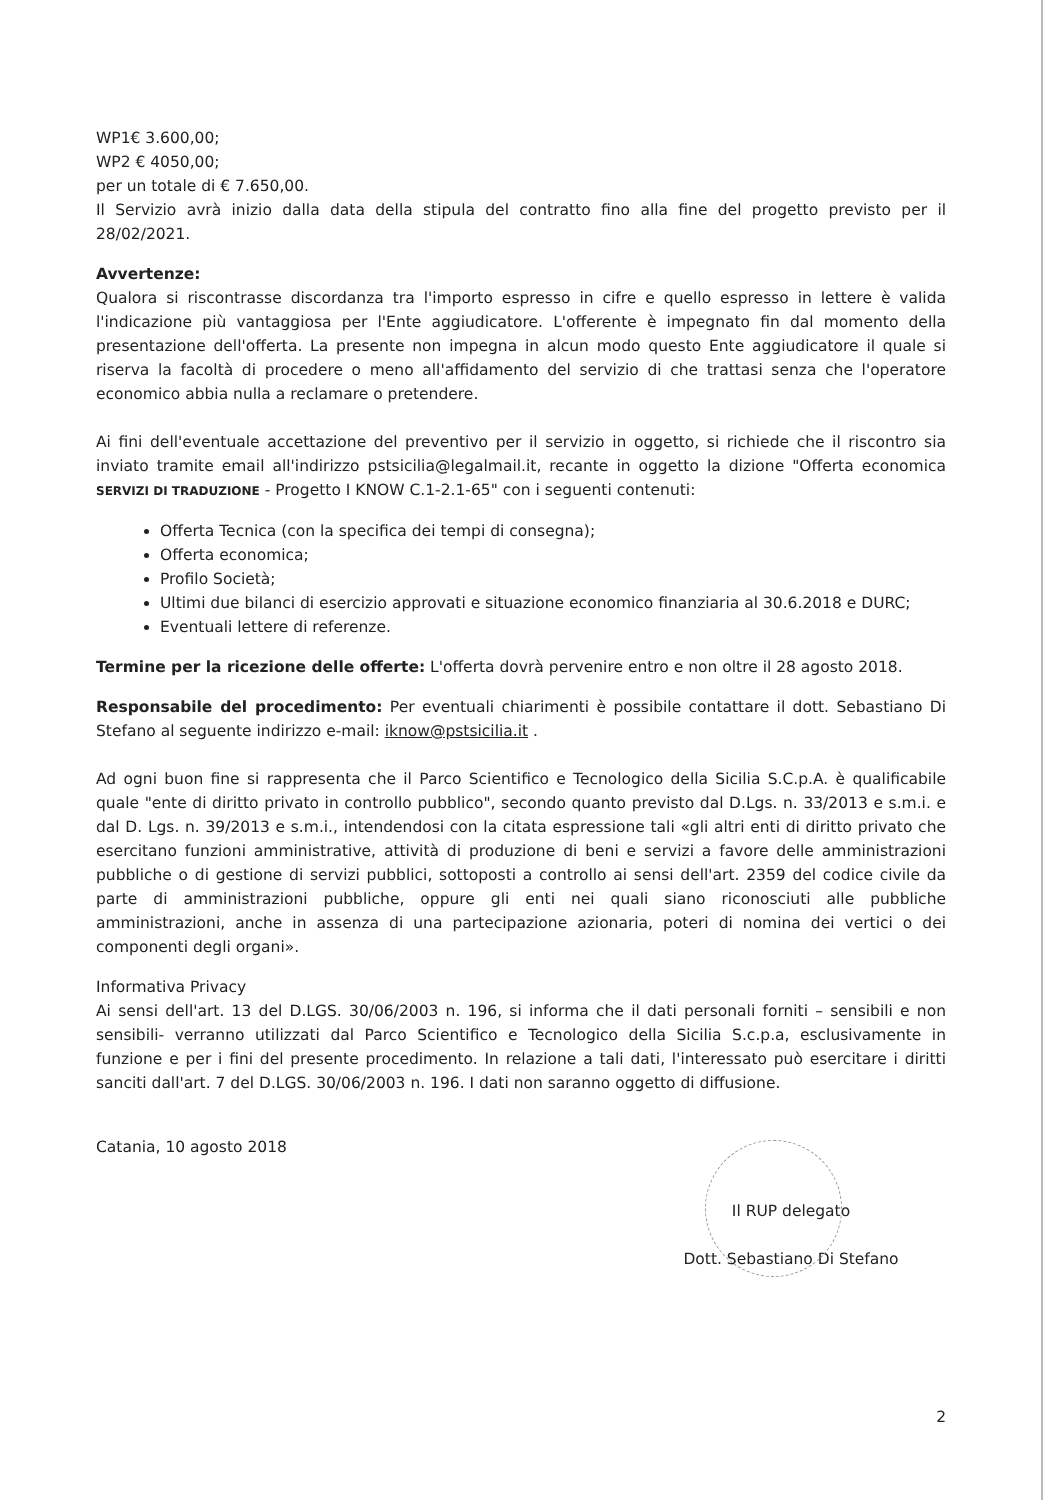WP1€ 3.600,00;
WP2 € 4050,00;
per un totale di € 7.650,00.
Il Servizio avrà inizio dalla data della stipula del contratto fino alla fine del progetto previsto per il 28/02/2021.
Avvertenze:
Qualora si riscontrasse discordanza tra l'importo espresso in cifre e quello espresso in lettere è valida l'indicazione più vantaggiosa per l'Ente aggiudicatore. L'offerente è impegnato fin dal momento della presentazione dell'offerta. La presente non impegna in alcun modo questo Ente aggiudicatore il quale si riserva la facoltà di procedere o meno all'affidamento del servizio di che trattasi senza che l'operatore economico abbia nulla a reclamare o pretendere.
Ai fini dell'eventuale accettazione del preventivo per il servizio in oggetto, si richiede che il riscontro sia inviato tramite email all'indirizzo pstsicilia@legalmail.it, recante in oggetto la dizione "Offerta economica SERVIZI DI TRADUZIONE - Progetto I KNOW C.1-2.1-65" con i seguenti contenuti:
Offerta Tecnica (con la specifica dei tempi di consegna);
Offerta economica;
Profilo Società;
Ultimi due bilanci di esercizio approvati e situazione economico finanziaria al 30.6.2018 e DURC;
Eventuali lettere di referenze.
Termine per la ricezione delle offerte: L'offerta dovrà pervenire entro e non oltre il 28 agosto 2018.
Responsabile del procedimento: Per eventuali chiarimenti è possibile contattare il dott. Sebastiano Di Stefano al seguente indirizzo e-mail: iknow@pstsicilia.it .
Ad ogni buon fine si rappresenta che il Parco Scientifico e Tecnologico della Sicilia S.C.p.A. è qualificabile quale "ente di diritto privato in controllo pubblico", secondo quanto previsto dal D.Lgs. n. 33/2013 e s.m.i. e dal D. Lgs. n. 39/2013 e s.m.i., intendendosi con la citata espressione tali «gli altri enti di diritto privato che esercitano funzioni amministrative, attività di produzione di beni e servizi a favore delle amministrazioni pubbliche o di gestione di servizi pubblici, sottoposti a controllo ai sensi dell'art. 2359 del codice civile da parte di amministrazioni pubbliche, oppure gli enti nei quali siano riconosciuti alle pubbliche amministrazioni, anche in assenza di una partecipazione azionaria, poteri di nomina dei vertici o dei componenti degli organi».
Informativa Privacy
Ai sensi dell'art. 13 del D.LGS. 30/06/2003 n. 196, si informa che il dati personali forniti – sensibili e non sensibili- verranno utilizzati dal Parco Scientifico e Tecnologico della Sicilia S.c.p.a, esclusivamente in funzione e per i fini del presente procedimento. In relazione a tali dati, l'interessato può esercitare i diritti sanciti dall'art. 7 del D.LGS. 30/06/2003 n. 196. I dati non saranno oggetto di diffusione.
Catania, 10 agosto 2018
Il RUP delegato
Dott. Sebastiano Di Stefano
2